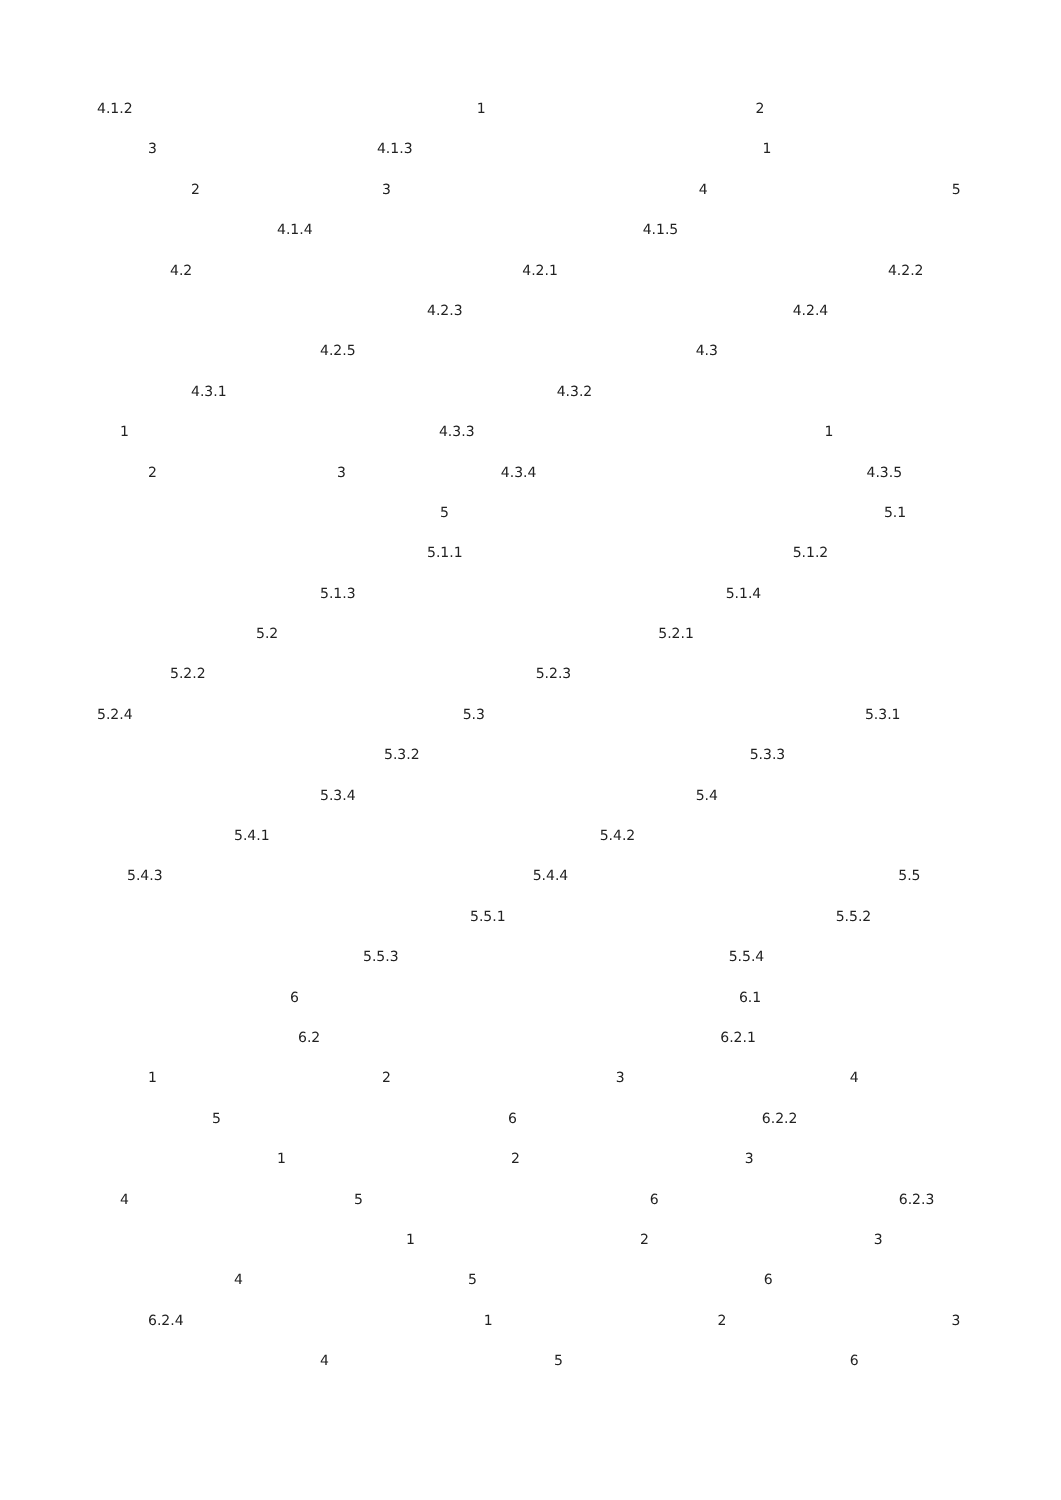4.1.2 12
3 4.1.3 1
2345
4.1.4 4.1.5
4.2 4.2.1 4.2.2
4.2.3 4.2.4
4.2.5 4.3
4.3.1 4.3.2
1 4.3.3 1
23 4.3.4 4.3.5
5 5.1
5.1.1 5.1.2
5.1.3 5.1.4
5.2 5.2.1
5.2.2 5.2.3
5.2.4 5.3 5.3.1
5.3.2 5.3.3
5.3.4 5.4
5.4.1 5.4.2
5.4.3 5.4.4 5.5
5.5.1 5.5.2
5.5.3 5.5.4
6 6.1
6.2 6.2.1
1234
56 6.2.2
123
456 6.2.3
123
456
6.2.4 123
456